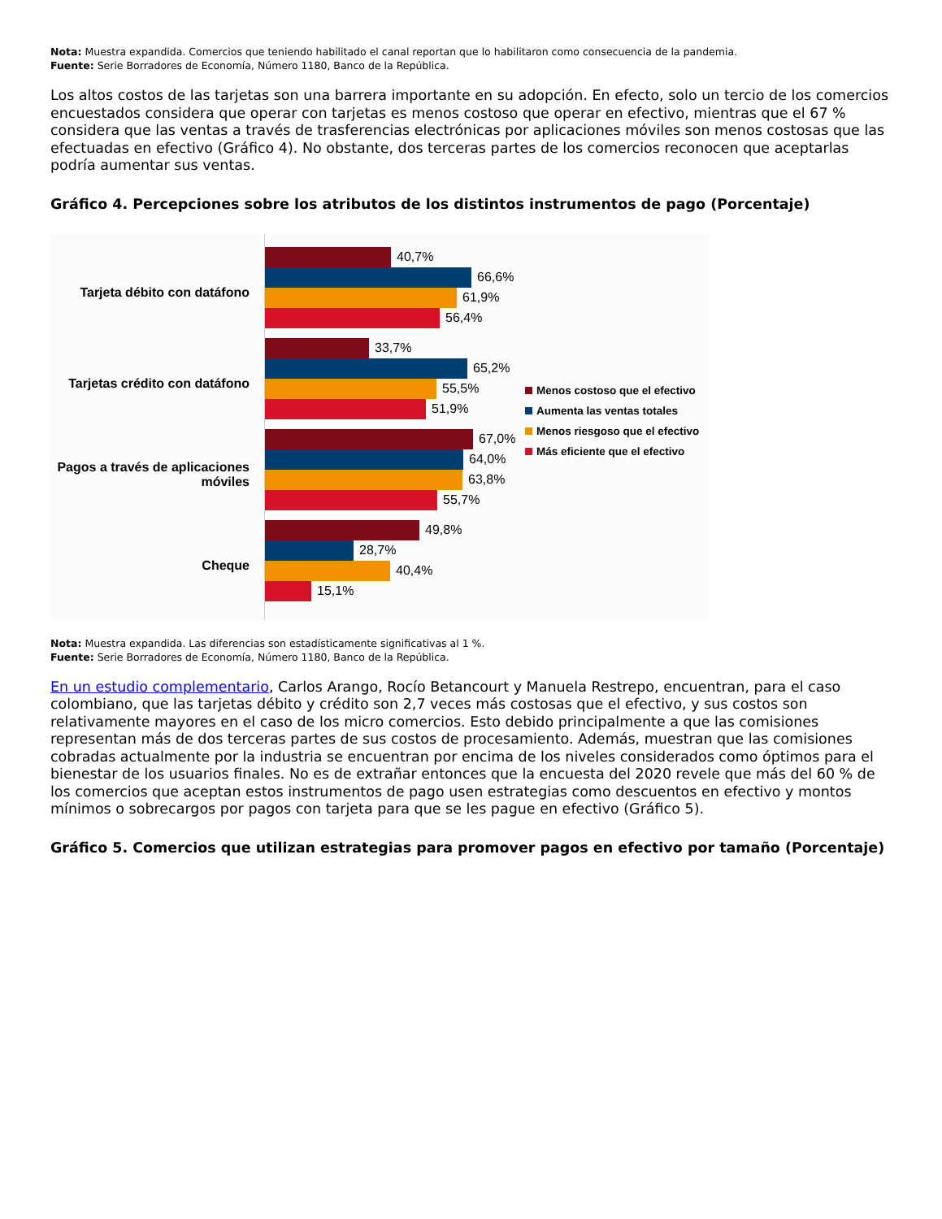Nota: Muestra expandida. Comercios que teniendo habilitado el canal reportan que lo habilitaron como consecuencia de la pandemia.
Fuente: Serie Borradores de Economía, Número 1180, Banco de la República.
Los altos costos de las tarjetas son una barrera importante en su adopción. En efecto, solo un tercio de los comercios encuestados considera que operar con tarjetas es menos costoso que operar en efectivo, mientras que el 67 % considera que las ventas a través de trasferencias electrónicas por aplicaciones móviles son menos costosas que las efectuadas en efectivo (Gráfico 4). No obstante, dos terceras partes de los comercios reconocen que aceptarlas podría aumentar sus ventas.
Gráfico 4. Percepciones sobre los atributos de los distintos instrumentos de pago (Porcentaje)
Tarjeta débito con datáfono
Tarjetas crédito con datáfono
Pagos a través de aplicaciones móviles
Cheque
40,7%
66,6%
61,9%
56,4%
33,7%
65,2%
55,5%
51,9%
67,0%
64,0%
63,8%
55,7%
49,8%
28,7%
40,4%
15,1%
Menos costoso que el efectivo
Aumenta las ventas totales
Menos riesgoso que el efectivo
Más eficiente que el efectivo
Nota: Muestra expandida. Las diferencias son estadísticamente significativas al 1 %.
Fuente: Serie Borradores de Economía, Número 1180, Banco de la República.
En un estudio complementario, Carlos Arango, Rocío Betancourt y Manuela Restrepo, encuentran, para el caso colombiano, que las tarjetas débito y crédito son 2,7 veces más costosas que el efectivo, y sus costos son relativamente mayores en el caso de los micro comercios. Esto debido principalmente a que las comisiones representan más de dos terceras partes de sus costos de procesamiento. Además, muestran que las comisiones cobradas actualmente por la industria se encuentran por encima de los niveles considerados como óptimos para el bienestar de los usuarios finales. No es de extrañar entonces que la encuesta del 2020 revele que más del 60 % de los comercios que aceptan estos instrumentos de pago usen estrategias como descuentos en efectivo y montos mínimos o sobrecargos por pagos con tarjeta para que se les pague en efectivo (Gráfico 5).
Gráfico 5. Comercios que utilizan estrategias para promover pagos en efectivo por tamaño (Porcentaje)